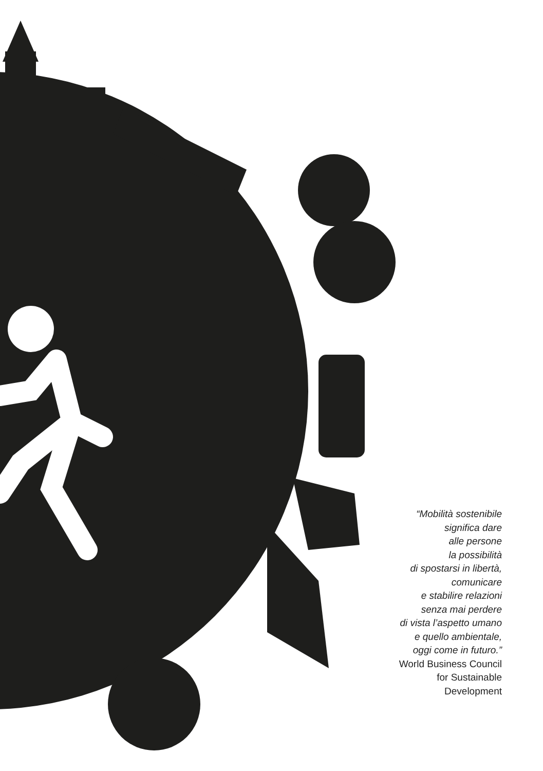“Mobilità sostenibile
significa dare
alle persone
la possibilità
di spostarsi in libertà,
comunicare
e stabilire relazioni
senza mai perdere
di vista l’aspetto umano
e quello ambientale,
oggi come in futuro.”
World Business Council
for Sustainable
Development